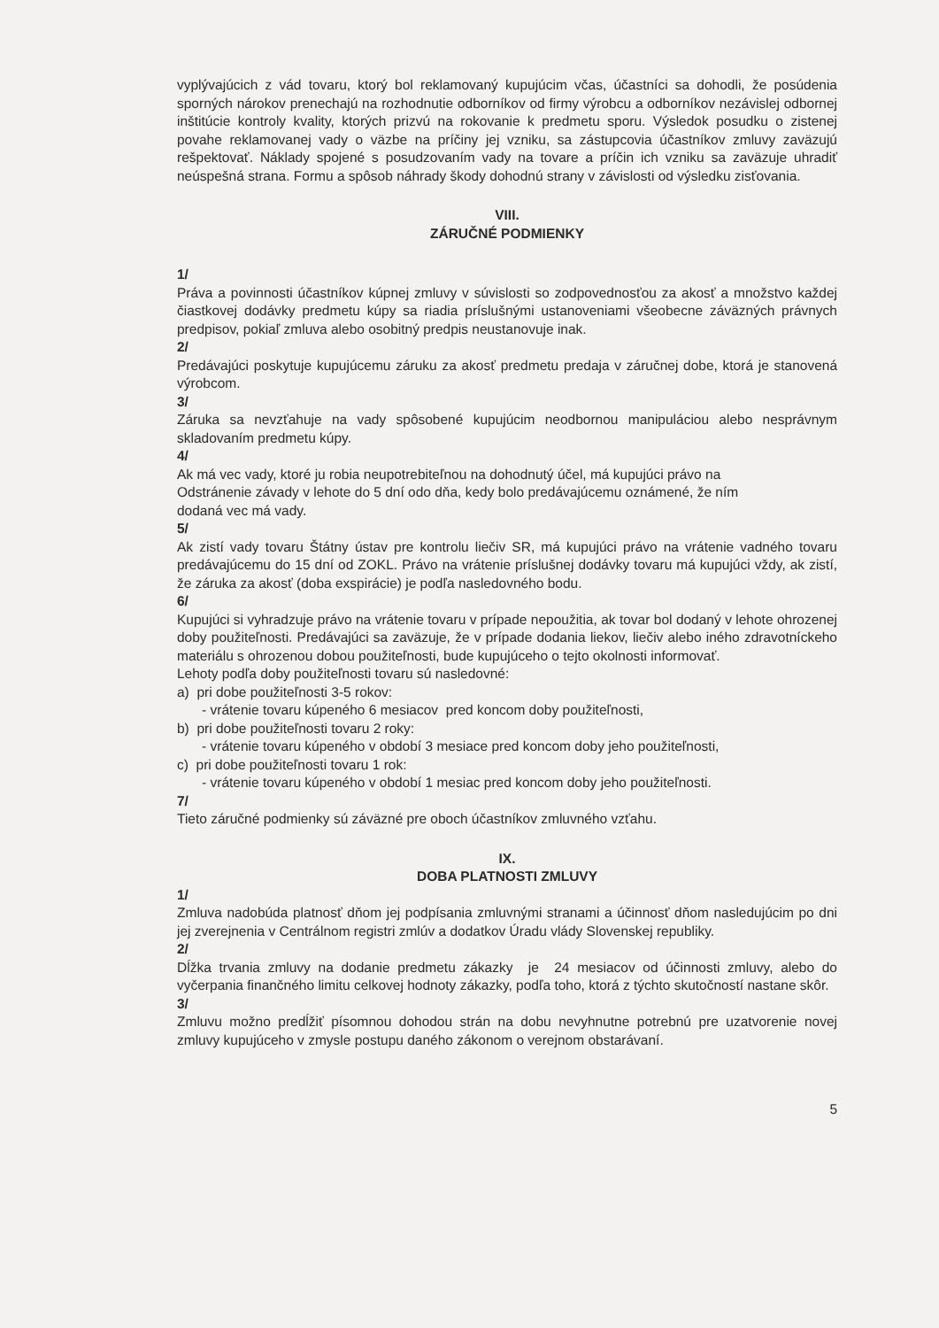vyplývajúcich z vád tovaru, ktorý bol reklamovaný kupujúcim včas, účastníci sa dohodli, že posúdenia sporných nárokov prenechajú na rozhodnutie odborníkov od firmy výrobcu a odborníkov nezávislej odbornej inštitúcie kontroly kvality, ktorých prizvú na rokovanie k predmetu sporu. Výsledok posudku o zistenej povahe reklamovanej vady o väzbe na príčiny jej vzniku, sa zástupcovia účastníkov zmluvy zaväzujú rešpektovať. Náklady spojené s posudzovaním vady na tovare a príčin ich vzniku sa zaväzuje uhradiť neúspešná strana. Formu a spôsob náhrady škody dohodnú strany v závislosti od výsledku zisťovania.
VIII.
ZÁRUČNÉ PODMIENKY
1/
Práva a povinnosti účastníkov kúpnej zmluvy v súvislosti so zodpovednosťou za akosť a množstvo každej čiastkovej dodávky predmetu kúpy sa riadia príslušnými ustanoveniami všeobecne záväzných právnych predpisov, pokiaľ zmluva alebo osobitný predpis neustanovuje inak.
2/
Predávajúci poskytuje kupujúcemu záruku za akosť predmetu predaja v záručnej dobe, ktorá je stanovená výrobcom.
3/
Záruka sa nevzťahuje na vady spôsobené kupujúcim neodbornou manipuláciou alebo nesprávnym skladovaním predmetu kúpy.
4/
Ak má vec vady, ktoré ju robia neupotrebiteľnou na dohodnutý účel, má kupujúci právo na
Odstránenie závady v lehote do 5 dní odo dňa, kedy bolo predávajúcemu oznámené, že ním
dodaná vec má vady.
5/
Ak zistí vady tovaru Štátny ústav pre kontrolu liečiv SR, má kupujúci právo na vrátenie vadného tovaru predávajúcemu do 15 dní od ZOKL. Právo na vrátenie príslušnej dodávky tovaru má kupujúci vždy, ak zistí, že záruka za akosť (doba exspirácie) je podľa nasledovného bodu.
6/
Kupujúci si vyhradzuje právo na vrátenie tovaru v prípade nepoužitia, ak tovar bol dodaný v lehote ohrozenej doby použiteľnosti. Predávajúci sa zaväzuje, že v prípade dodania liekov, liečiv alebo iného zdravotníckeho materiálu s ohrozenou dobou použiteľnosti, bude kupujúceho o tejto okolnosti informovať.
Lehoty podľa doby použiteľnosti tovaru sú nasledovné:
a) pri dobe použiteľnosti 3-5 rokov:
- vrátenie tovaru kúpeného 6 mesiacov pred koncom doby použiteľnosti,
b) pri dobe použiteľnosti tovaru 2 roky:
- vrátenie tovaru kúpeného v období 3 mesiace pred koncom doby jeho použiteľnosti,
c) pri dobe použiteľnosti tovaru 1 rok:
- vrátenie tovaru kúpeného v období 1 mesiac pred koncom doby jeho použiteľnosti.
7/
Tieto záručné podmienky sú záväzné pre oboch účastníkov zmluvného vzťahu.
IX.
DOBA PLATNOSTI ZMLUVY
1/
Zmluva nadobúda platnosť dňom jej podpísania zmluvnými stranami a účinnosť dňom nasledujúcim po dni jej zverejnenia v Centrálnom registri zmlúv a dodatkov Úradu vlády Slovenskej republiky.
2/
Dĺžka trvania zmluvy na dodanie predmetu zákazky je 24 mesiacov od účinnosti zmluvy, alebo do vyčerpania finančného limitu celkovej hodnoty zákazky, podľa toho, ktorá z týchto skutočností nastane skôr.
3/
Zmluvu možno predĺžiť písomnou dohodou strán na dobu nevyhnutne potrebnú pre uzatvorenie novej zmluvy kupujúceho v zmysle postupu daného zákonom o verejnom obstarávaní.
5